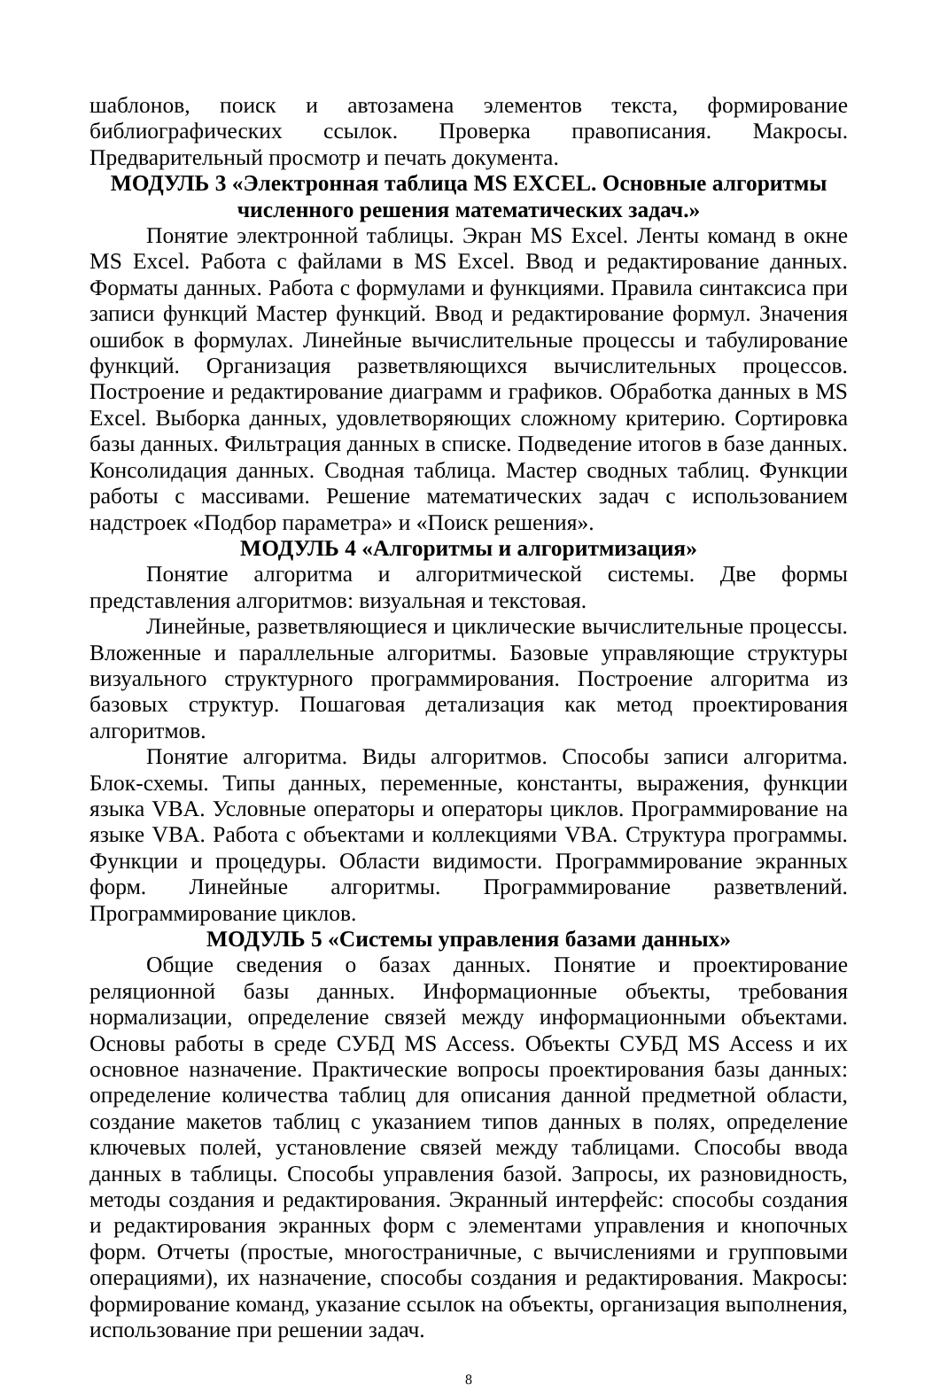шаблонов, поиск и автозамена элементов текста, формирование библиографических ссылок. Проверка правописания. Макросы. Предварительный просмотр и печать документа.
МОДУЛЬ 3 «Электронная таблица MS EXCEL. Основные алгоритмы численного решения математических задач.»
Понятие электронной таблицы. Экран MS Excel. Ленты команд в окне MS Excel. Работа с файлами в MS Excel. Ввод и редактирование данных. Форматы данных. Работа с формулами и функциями. Правила синтаксиса при записи функций Мастер функций. Ввод и редактирование формул. Значения ошибок в формулах. Линейные вычислительные процессы и табулирование функций. Организация разветвляющихся вычислительных процессов. Построение и редактирование диаграмм и графиков. Обработка данных в MS Excel. Выборка данных, удовлетворяющих сложному критерию. Сортировка базы данных. Фильтрация данных в списке. Подведение итогов в базе данных. Консолидация данных. Сводная таблица. Мастер сводных таблиц. Функции работы с массивами. Решение математических задач с использованием надстроек «Подбор параметра» и «Поиск решения».
МОДУЛЬ 4 «Алгоритмы и алгоритмизация»
Понятие алгоритма и алгоритмической системы. Две формы представления алгоритмов: визуальная и текстовая.
Линейные, разветвляющиеся и циклические вычислительные процессы. Вложенные и параллельные алгоритмы. Базовые управляющие структуры визуального структурного программирования. Построение алгоритма из базовых структур. Пошаговая детализация как метод проектирования алгоритмов.
Понятие алгоритма. Виды алгоритмов. Способы записи алгоритма. Блок-схемы. Типы данных, переменные, константы, выражения, функции языка VBA. Условные операторы и операторы циклов. Программирование на языке VBA. Работа с объектами и коллекциями VBA. Структура программы. Функции и процедуры. Области видимости. Программирование экранных форм. Линейные алгоритмы. Программирование разветвлений. Программирование циклов.
МОДУЛЬ 5 «Системы управления базами данных»
Общие сведения о базах данных. Понятие и проектирование реляционной базы данных. Информационные объекты, требования нормализации, определение связей между информационными объектами. Основы работы в среде СУБД MS Access. Объекты СУБД MS Access и их основное назначение. Практические вопросы проектирования базы данных: определение количества таблиц для описания данной предметной области, создание макетов таблиц с указанием типов данных в полях, определение ключевых полей, установление связей между таблицами. Способы ввода данных в таблицы. Способы управления базой. Запросы, их разновидность, методы создания и редактирования. Экранный интерфейс: способы создания и редактирования экранных форм с элементами управления и кнопочных форм. Отчеты (простые, многостраничные, с вычислениями и групповыми операциями), их назначение, способы создания и редактирования. Макросы: формирование команд, указание ссылок на объекты, организация выполнения, использование при решении задач.
8